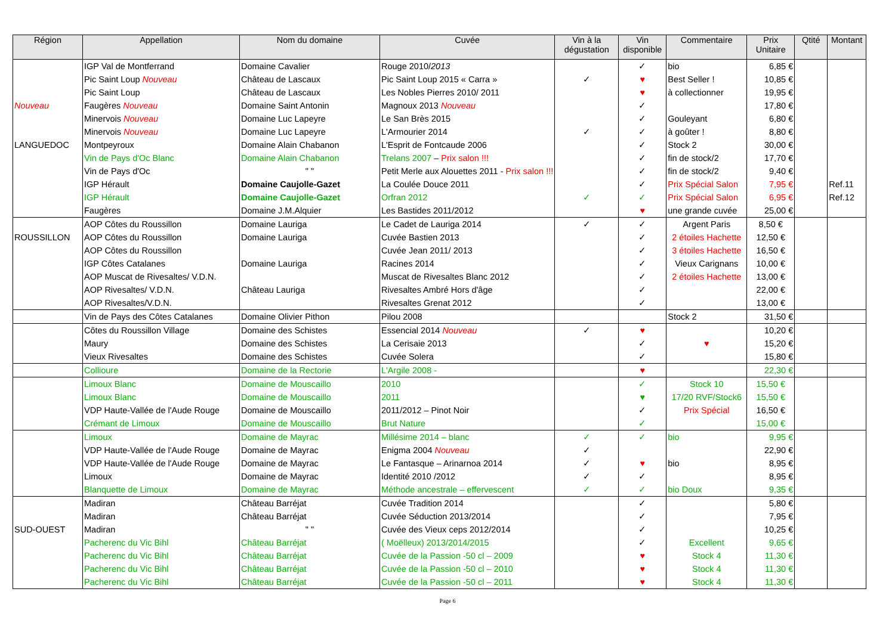| Région | Appellation | Nom du domaine | Cuvée | Vin à la dégustation | Vin disponible | Commentaire | Prix Unitaire | Qtité | Montant |
| --- | --- | --- | --- | --- | --- | --- | --- | --- | --- |
| | IGP Val de Montferrand | Domaine Cavalier | Rouge 2010/ 2013 | | ✓ | bio | 6,85 € | | |
| | Pic Saint Loup Nouveau | Château de Lascaux | Pic Saint Loup 2015 « Carra » | ✓ | ♥ | Best Seller ! | 10,85 € | | |
| | Pic Saint Loup | Château de Lascaux | Les Nobles Pierres 2010/ 2011 | | ♥ | à collectionner | 19,95 € | | |
| Nouveau | Faugères Nouveau | Domaine Saint Antonin | Magnoux 2013 Nouveau | | ✓ | | 17,80 € | | |
| | Minervois Nouveau | Domaine Luc Lapeyre | Le San Brès 2015 | | ✓ | Gouleyant | 6,80 € | | |
| | Minervois Nouveau | Domaine Luc Lapeyre | L'Armourier 2014 | ✓ | ✓ | à goûter ! | 8,80 € | | |
| LANGUEDOC | Montpeyroux | Domaine Alain Chabanon | L'Esprit de Fontcaude 2006 | | ✓ | Stock 2 | 30,00 € | | |
| | Vin de Pays d'Oc Blanc | Domaine Alain Chabanon | Trelans 2007 – Prix salon !!! | | ✓ | fin de stock/2 | 17,70 € | | |
| | Vin de Pays d'Oc | " " | Petit Merle aux Alouettes 2011 - Prix salon !!! | | ✓ | fin de stock/2 | 9,40 € | | |
| | IGP Hérault | Domaine Caujolle-Gazet | La Coulée Douce 2011 | | ✓ | Prix Spécial Salon | 7,95 € | | Ref.11 |
| | IGP Hérault | Domaine Caujolle-Gazet | Orfran 2012 | ✓ | ✓ | Prix Spécial Salon | 6,95 € | | Ref.12 |
| | Faugères | Domaine J.M.Alquier | Les Bastides 2011/2012 | | ♥ | une grande cuvée | 25,00 € | | |
| | AOP Côtes du Roussillon | Domaine Lauriga | Le Cadet de Lauriga 2014 | ✓ | ✓ | Argent Paris | 8,50 € | | |
| ROUSSILLON | AOP Côtes du Roussillon | Domaine Lauriga | Cuvée Bastien 2013 | | ✓ | 2 étoiles Hachette | 12,50 € | | |
| | AOP Côtes du Roussillon | | Cuvée Jean 2011/ 2013 | | ✓ | 3 étoiles Hachette | 16,50 € | | |
| | IGP Côtes Catalanes | Domaine Lauriga | Racines 2014 | | ✓ | Vieux Carignans | 10,00 € | | |
| | AOP Muscat de Rivesaltes/ V.D.N. | | Muscat de Rivesaltes Blanc 2012 | | ✓ | 2 étoiles Hachette | 13,00 € | | |
| | AOP Rivesaltes/ V.D.N. | Château Lauriga | Rivesaltes Ambré Hors d'âge | | ✓ | | 22,00 € | | |
| | AOP Rivesaltes/V.D.N. | | Rivesaltes Grenat 2012 | | ✓ | | 13,00 € | | |
| | Vin de Pays des Côtes Catalanes | Domaine Olivier Pithon | Pilou 2008 | | | Stock 2 | 31,50 € | | |
| | Côtes du Roussillon Village | Domaine des Schistes | Essencial 2014 Nouveau | ✓ | ♥ | | 10,20 € | | |
| | Maury | Domaine des Schistes | La Cerisaie 2013 | | ✓ | ♥ | 15,20 € | | |
| | Vieux Rivesaltes | Domaine des Schistes | Cuvée Solera | | ✓ | | 15,80 € | | |
| | Collioure | Domaine de la Rectorie | L'Argile 2008 - | | ♥ | | 22,30 € | | |
| | Limoux Blanc | Domaine de Mouscaillo | 2010 | | ✓ | Stock 10 | 15,50 € | | |
| | Limoux Blanc | Domaine de Mouscaillo | 2011 | | ♥ | 17/20 RVF/Stock6 | 15,50 € | | |
| | VDP Haute-Vallée de l'Aude Rouge | Domaine de Mouscaillo | 2011/2012 – Pinot Noir | | ✓ | Prix Spécial | 16,50 € | | |
| | Crémant de Limoux | Domaine de Mouscaillo | Brut Nature | | ✓ | | 15,00 € | | |
| | Limoux | Domaine de Mayrac | Millésime 2014 – blanc | ✓ | ✓ | bio | 9,95 € | | |
| | VDP Haute-Vallée de l'Aude Rouge | Domaine de Mayrac | Enigma 2004 Nouveau | ✓ | | | 22,90 € | | |
| | VDP Haute-Vallée de l'Aude Rouge | Domaine de Mayrac | Le Fantasque – Arinarnoa 2014 | ✓ | ♥ | bio | 8,95 € | | |
| | Limoux | Domaine de Mayrac | Identité 2010 /2012 | ✓ | ✓ | | 8,95 € | | |
| | Blanquette de Limoux | Domaine de Mayrac | Méthode ancestrale – effervescent | ✓ | ✓ | bio Doux | 9,35 € | | |
| | Madiran | Château Barréjat | Cuvée Tradition 2014 | | ✓ | | 5,80 € | | |
| | Madiran | Château Barréjat | Cuvée Séduction 2013/2014 | | ✓ | | 7,95 € | | |
| SUD-OUEST | Madiran | " " | Cuvée des Vieux ceps 2012/2014 | | ✓ | | 10,25 € | | |
| | Pacherenc du Vic Bihl | Château Barréjat | ( Moëlleux) 2013/2014/2015 | | ✓ | Excellent | 9,65 € | | |
| | Pacherenc du Vic Bihl | Château Barréjat | Cuvée de la Passion -50 cl – 2009 | | ♥ | Stock 4 | 11,30 € | | |
| | Pacherenc du Vic Bihl | Château Barréjat | Cuvée de la Passion -50 cl – 2010 | | ♥ | Stock 4 | 11,30 € | | |
| | Pacherenc du Vic Bihl | Château Barréjat | Cuvée de la Passion -50 cl – 2011 | | ♥ | Stock 4 | 11,30 € | | |
Page 6